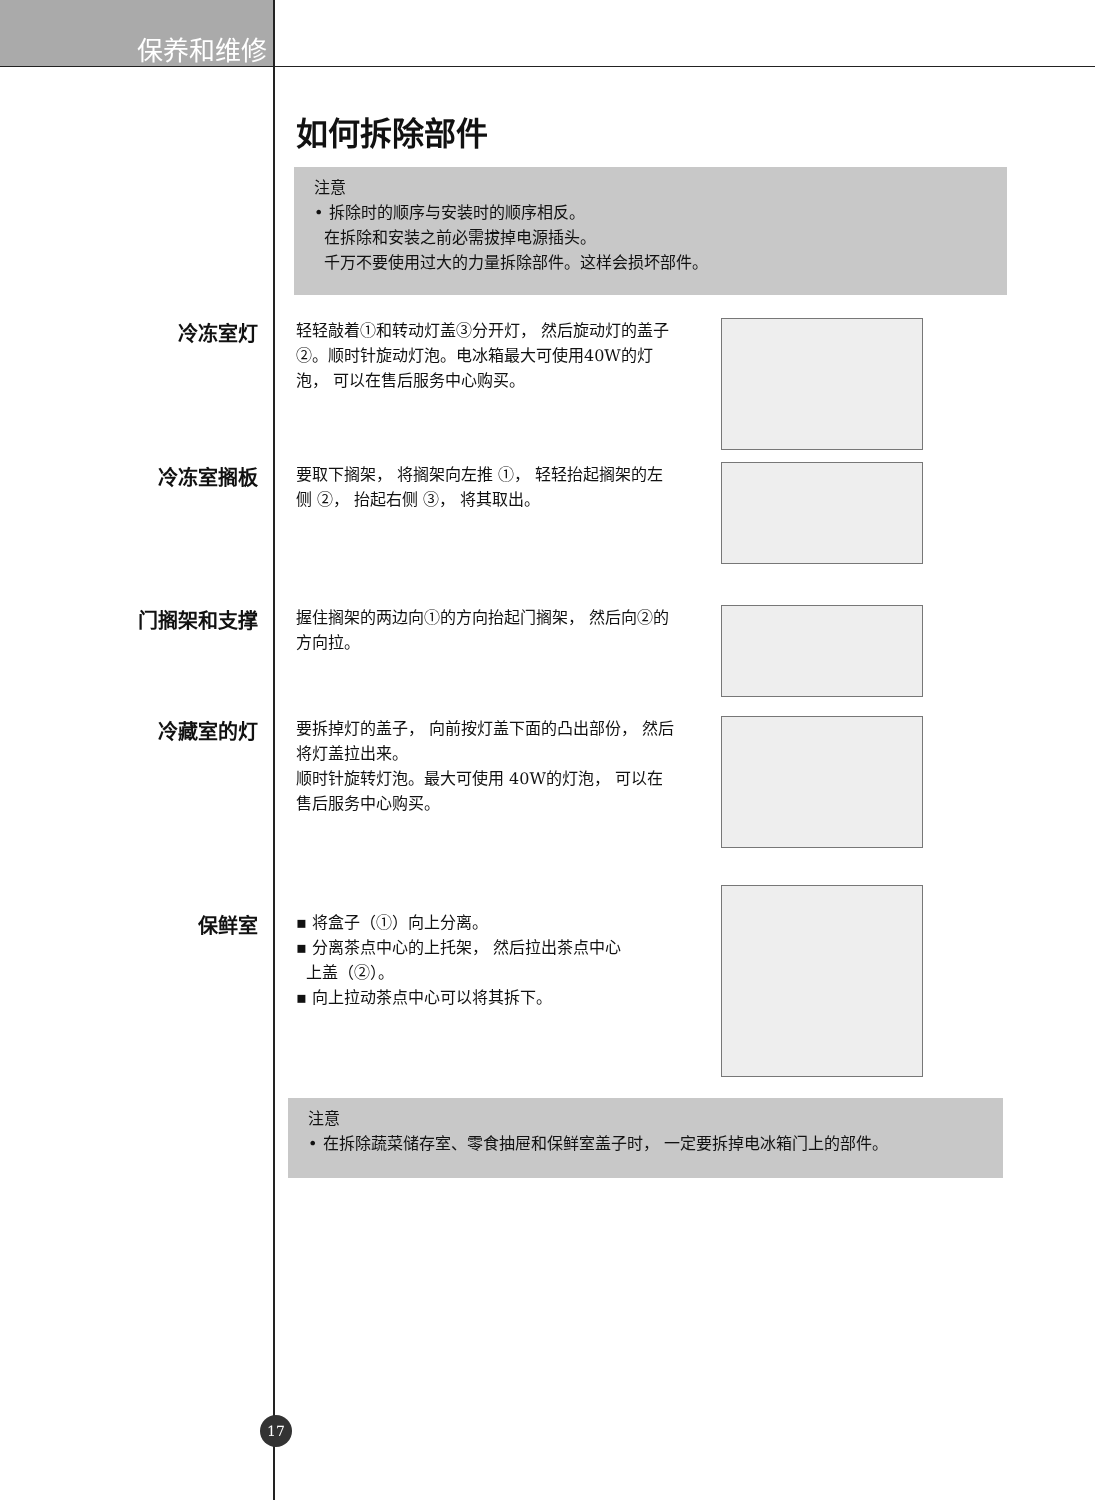保养和维修
如何拆除部件
注意
• 拆除时的顺序与安装时的顺序相反。
在拆除和安装之前必需拔掉电源插头。
千万不要使用过大的力量拆除部件。这样会损坏部件。
冷冻室灯
轻轻敲着①和转动灯盖③分开灯， 然后旋动灯的盖子②。顺时针旋动灯泡。电冰箱最大可使用40W的灯泡， 可以在售后服务中心购买。
冷冻室搁板
要取下搁架， 将搁架向左推 ①， 轻轻抬起搁架的左侧 ②， 抬起右侧 ③， 将其取出。
门搁架和支撑
握住搁架的两边向①的方向抬起门搁架， 然后向②的方向拉。
冷藏室的灯
要拆掉灯的盖子， 向前按灯盖下面的凸出部份， 然后将灯盖拉出来。
顺时针旋转灯泡。最大可使用 40W的灯泡， 可以在售后服务中心购买。
保鲜室
▪ 将盒子（①）向上分离。
▪ 分离茶点中心的上托架， 然后拉出茶点中心
上盖（②）。
▪ 向上拉动茶点中心可以将其拆下。
注意
• 在拆除蔬菜储存室、零食抽屉和保鲜室盖子时， 一定要拆掉电冰箱门上的部件。
17